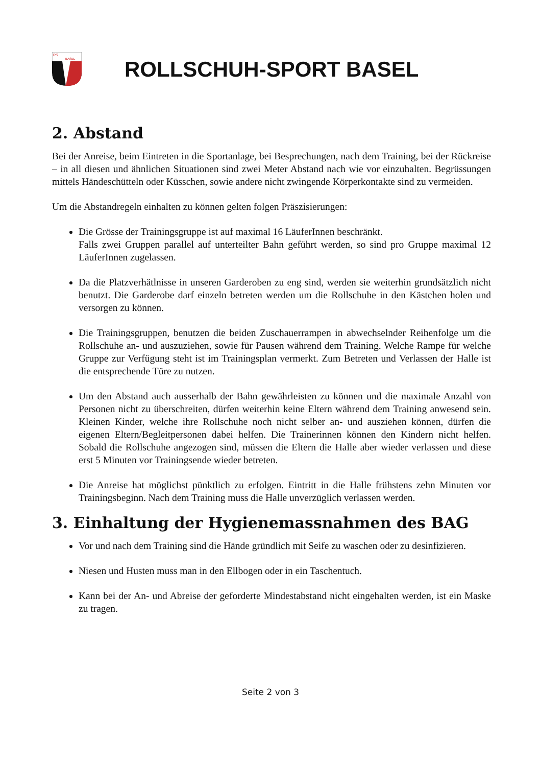RS
BASEL
ROLLSCHUH-SPORT BASEL
2. Abstand
Bei der Anreise, beim Eintreten in die Sportanlage, bei Besprechungen, nach dem Training, bei der Rückreise – in all diesen und ähnlichen Situationen sind zwei Meter Abstand nach wie vor einzuhalten. Begrüssungen mittels Händeschütteln oder Küsschen, sowie andere nicht zwingende Körperkontakte sind zu vermeiden.
Um die Abstandregeln einhalten zu können gelten folgen Präszisierungen:
Die Grösse der Trainingsgruppe ist auf maximal 16 LäuferInnen beschränkt.
Falls zwei Gruppen parallel auf unterteilter Bahn geführt werden, so sind pro Gruppe maximal 12 LäuferInnen zugelassen.
Da die Platzverhätlnisse in unseren Garderoben zu eng sind, werden sie weiterhin grundsätzlich nicht benutzt. Die Garderobe darf einzeln betreten werden um die Rollschuhe in den Kästchen holen und versorgen zu können.
Die Trainingsgruppen, benutzen die beiden Zuschauerrampen in abwechselnder Reihenfolge um die Rollschuhe an- und auszuziehen, sowie für Pausen während dem Training. Welche Rampe für welche Gruppe zur Verfügung steht ist im Trainingsplan vermerkt. Zum Betreten und Verlassen der Halle ist die entsprechende Türe zu nutzen.
Um den Abstand auch ausserhalb der Bahn gewährleisten zu können und die maximale Anzahl von Personen nicht zu überschreiten, dürfen weiterhin keine Eltern während dem Training anwesend sein. Kleinen Kinder, welche ihre Rollschuhe noch nicht selber an- und ausziehen können, dürfen die eigenen Eltern/Begleitpersonen dabei helfen. Die Trainerinnen können den Kindern nicht helfen. Sobald die Rollschuhe angezogen sind, müssen die Eltern die Halle aber wieder verlassen und diese erst 5 Minuten vor Trainingsende wieder betreten.
Die Anreise hat möglichst pünktlich zu erfolgen. Eintritt in die Halle frühstens zehn Minuten vor Trainingsbeginn. Nach dem Training muss die Halle unverzüglich verlassen werden.
3. Einhaltung der Hygienemassnahmen des BAG
Vor und nach dem Training sind die Hände gründlich mit Seife zu waschen oder zu desinfizieren.
Niesen und Husten muss man in den Ellbogen oder in ein Taschentuch.
Kann bei der An- und Abreise der geforderte Mindestabstand nicht eingehalten werden, ist ein Maske zu tragen.
Seite 2 von 3